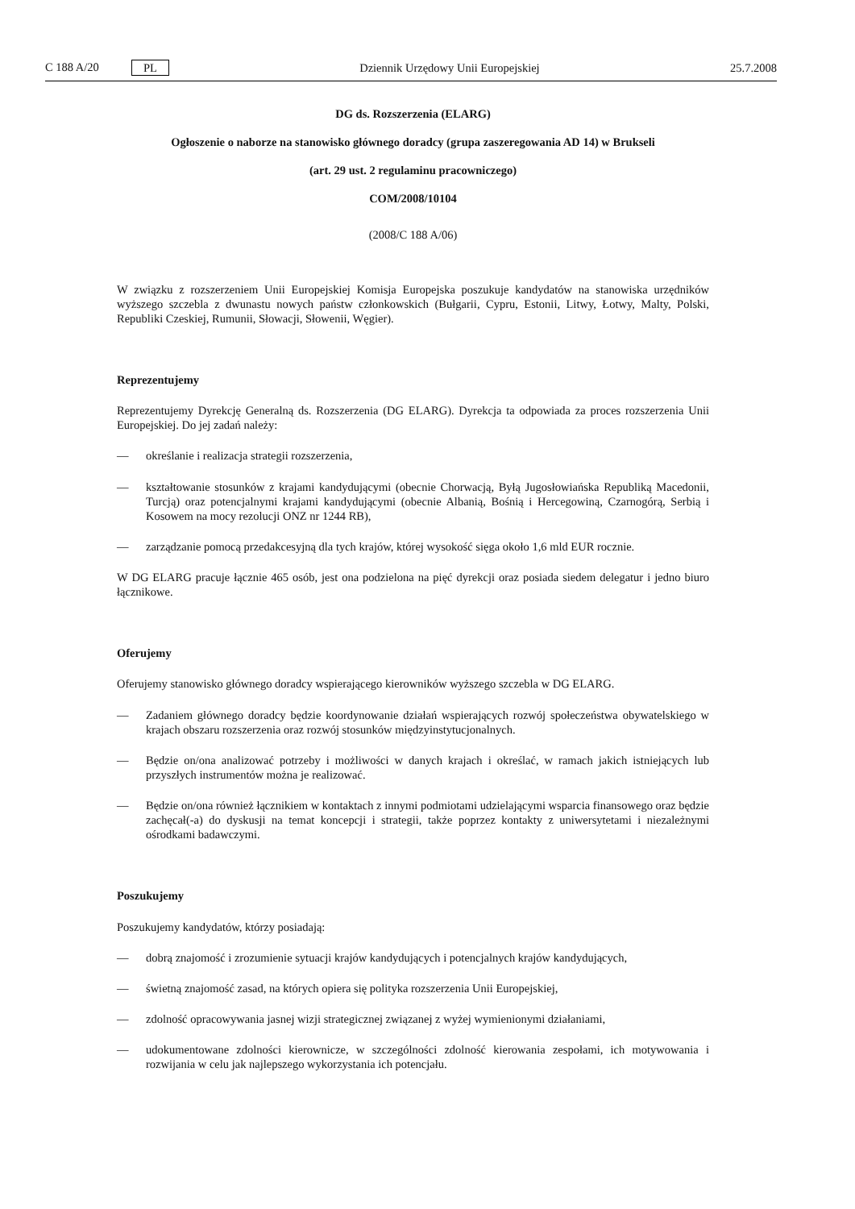C 188 A/20 PL
Dziennik Urzędowy Unii Europejskiej 25.7.2008
DG ds. Rozszerzenia (ELARG)
Ogłoszenie o naborze na stanowisko głównego doradcy (grupa zaszeregowania AD 14) w Brukseli
(art. 29 ust. 2 regulaminu pracowniczego)
COM/2008/10104
(2008/C 188 A/06)
W związku z rozszerzeniem Unii Europejskiej Komisja Europejska poszukuje kandydatów na stanowiska urzędników wyższego szczebla z dwunastu nowych państw członkowskich (Bułgarii, Cypru, Estonii, Litwy, Łotwy, Malty, Polski, Republiki Czeskiej, Rumunii, Słowacji, Słowenii, Węgier).
Reprezentujemy
Reprezentujemy Dyrekcję Generalną ds. Rozszerzenia (DG ELARG). Dyrekcja ta odpowiada za proces rozszerzenia Unii Europejskiej. Do jej zadań należy:
— określanie i realizacja strategii rozszerzenia,
— kształtowanie stosunków z krajami kandydującymi (obecnie Chorwacją, Byłą Jugosłowiańska Republiką Macedonii, Turcją) oraz potencjalnymi krajami kandydującymi (obecnie Albanią, Bośnią i Hercegowiną, Czarnogórą, Serbią i Kosowem na mocy rezolucji ONZ nr 1244 RB),
— zarządzanie pomocą przedakcesyjną dla tych krajów, której wysokość sięga około 1,6 mld EUR rocznie.
W DG ELARG pracuje łącznie 465 osób, jest ona podzielona na pięć dyrekcji oraz posiada siedem delegatur i jedno biuro łącznikowe.
Oferujemy
Oferujemy stanowisko głównego doradcy wspierającego kierowników wyższego szczebla w DG ELARG.
— Zadaniem głównego doradcy będzie koordynowanie działań wspierających rozwój społeczeństwa obywatelskiego w krajach obszaru rozszerzenia oraz rozwój stosunków międzyinstytucjonalnych.
— Będzie on/ona analizować potrzeby i możliwości w danych krajach i określać, w ramach jakich istniejących lub przyszłych instrumentów można je realizować.
— Będzie on/ona również łącznikiem w kontaktach z innymi podmiotami udzielającymi wsparcia finansowego oraz będzie zachęcał(-a) do dyskusji na temat koncepcji i strategii, także poprzez kontakty z uniwersytetami i niezależnymi ośrodkami badawczymi.
Poszukujemy
Poszukujemy kandydatów, którzy posiadają:
— dobrą znajomość i zrozumienie sytuacji krajów kandydujących i potencjalnych krajów kandydujących,
— świetną znajomość zasad, na których opiera się polityka rozszerzenia Unii Europejskiej,
— zdolność opracowywania jasnej wizji strategicznej związanej z wyżej wymienionymi działaniami,
— udokumentowane zdolności kierownicze, w szczególności zdolność kierowania zespołami, ich motywowania i rozwijania w celu jak najlepszego wykorzystania ich potencjału.